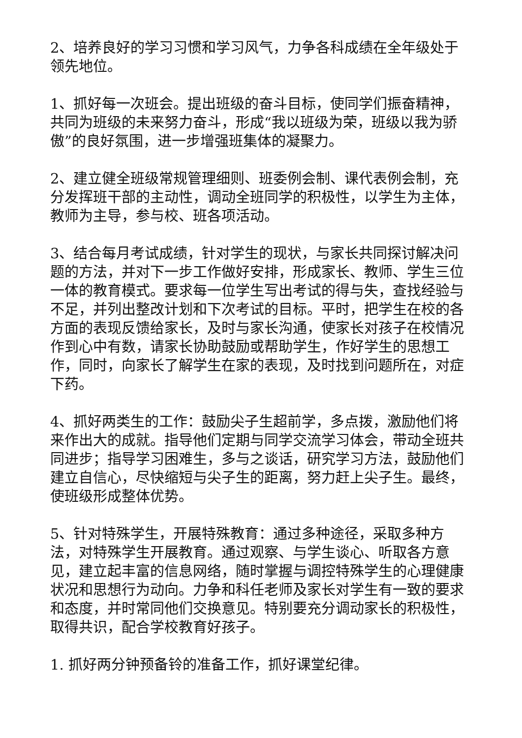2、培养良好的学习习惯和学习风气，力争各科成绩在全年级处于领先地位。
1、抓好每一次班会。提出班级的奋斗目标，使同学们振奋精神，共同为班级的未来努力奋斗，形成“我以班级为荣，班级以我为骄傲”的良好氛围，进一步增强班集体的凝聚力。
2、建立健全班级常规管理细则、班委例会制、课代表例会制，充分发挥班干部的主动性，调动全班同学的积极性，以学生为主体，教师为主导，参与校、班各项活动。
3、结合每月考试成绩，针对学生的现状，与家长共同探讨解决问题的方法，并对下一步工作做好安排，形成家长、教师、学生三位一体的教育模式。要求每一位学生写出考试的得与失，查找经验与不足，并列出整改计划和下次考试的目标。平时，把学生在校的各方面的表现反馈给家长，及时与家长沟通，使家长对孩子在校情况作到心中有数，请家长协助鼓励或帮助学生，作好学生的思想工作，同时，向家长了解学生在家的表现，及时找到问题所在，对症下药。
4、抓好两类生的工作：鼓励尖子生超前学，多点拨，激励他们将来作出大的成就。指导他们定期与同学交流学习体会，带动全班共同进步；指导学习困难生，多与之谈话，研究学习方法，鼓励他们建立自信心，尽快缩短与尖子生的距离，努力赶上尖子生。最终，使班级形成整体优势。
5、针对特殊学生，开展特殊教育：通过多种途径，采取多种方法，对特殊学生开展教育。通过观察、与学生谈心、听取各方意见，建立起丰富的信息网络，随时掌握与调控特殊学生的心理健康状况和思想行为动向。力争和科任老师及家长对学生有一致的要求和态度，并时常同他们交换意见。特别要充分调动家长的积极性，取得共识，配合学校教育好孩子。
1. 抓好两分钟预备铃的准备工作，抓好课堂纪律。